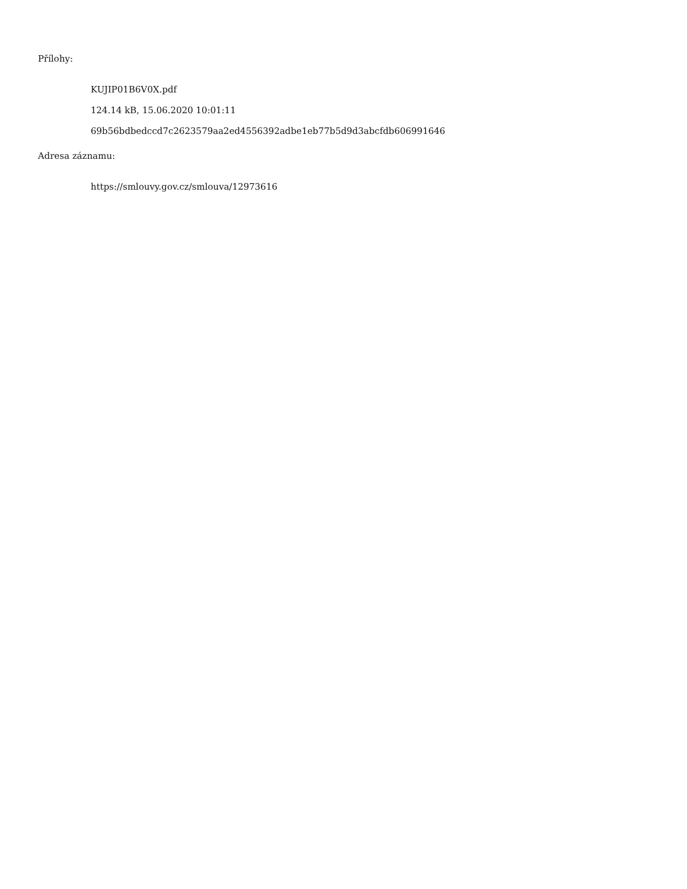Přílohy:
KUJIP01B6V0X.pdf
124.14 kB, 15.06.2020 10:01:11
69b56bdbedccd7c2623579aa2ed4556392adbe1eb77b5d9d3abcfdb606991646
Adresa záznamu:
https://smlouvy.gov.cz/smlouva/12973616